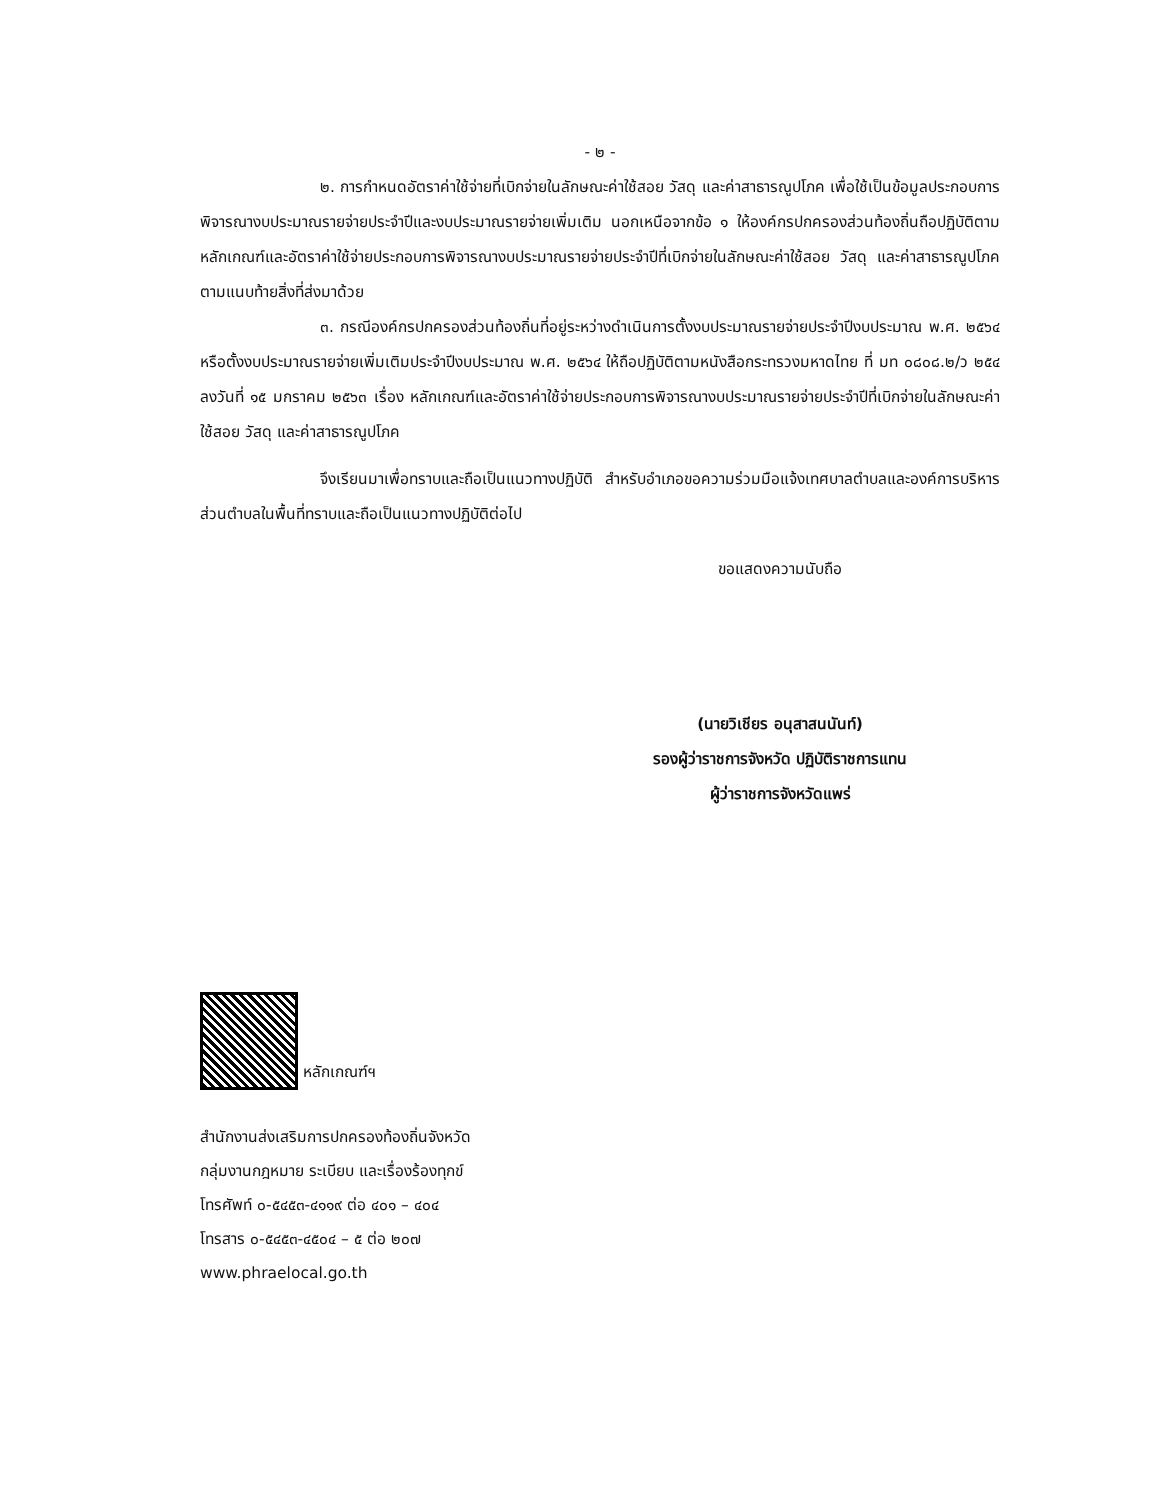- ๒ -
๒. การกำหนดอัตราค่าใช้จ่ายที่เบิกจ่ายในลักษณะค่าใช้สอย วัสดุ และค่าสาธารณูปโภค เพื่อใช้เป็นข้อมูลประกอบการพิจารณางบประมาณรายจ่ายประจำปีและงบประมาณรายจ่ายเพิ่มเติม นอกเหนือจากข้อ ๑ ให้องค์กรปกครองส่วนท้องถิ่นถือปฏิบัติตามหลักเกณฑ์และอัตราค่าใช้จ่ายประกอบการพิจารณางบประมาณรายจ่ายประจำปีที่เบิกจ่ายในลักษณะค่าใช้สอย วัสดุ และค่าสาธารณูปโภค ตามแนบท้ายสิ่งที่ส่งมาด้วย
๓. กรณีองค์กรปกครองส่วนท้องถิ่นที่อยู่ระหว่างดำเนินการตั้งงบประมาณรายจ่ายประจำปีงบประมาณ พ.ศ. ๒๕๖๔ หรือตั้งงบประมาณรายจ่ายเพิ่มเติมประจำปีงบประมาณ พ.ศ. ๒๕๖๔ ให้ถือปฏิบัติตามหนังสือกระทรวงมหาดไทย ที่ มท ๐๘๐๘.๒/ว ๒๕๔ ลงวันที่ ๑๕ มกราคม ๒๕๖๓ เรื่อง หลักเกณฑ์และอัตราค่าใช้จ่ายประกอบการพิจารณางบประมาณรายจ่ายประจำปีที่เบิกจ่ายในลักษณะค่าใช้สอย วัสดุ และค่าสาธารณูปโภค
จึงเรียนมาเพื่อทราบและถือเป็นแนวทางปฏิบัติ สำหรับอำเภอขอความร่วมมือแจ้งเทศบาลตำบลและองค์การบริหารส่วนตำบลในพื้นที่ทราบและถือเป็นแนวทางปฏิบัติต่อไป
ขอแสดงความนับถือ
(นายวิเชียร อนุสาสนนันท์)
รองผู้ว่าราชการจังหวัด ปฏิบัติราชการแทน
ผู้ว่าราชการจังหวัดแพร่
หลักเกณฑ์ฯ
สำนักงานส่งเสริมการปกครองท้องถิ่นจังหวัด
กลุ่มงานกฎหมาย ระเบียบ และเรื่องร้องทุกข์
โทรศัพท์ ๐-๕๔๕๓-๔๑๑๙ ต่อ ๔๐๑ – ๔๐๔
โทรสาร ๐-๕๔๕๓-๔๕๐๔ – ๕ ต่อ ๒๐๗
www.phraelocal.go.th